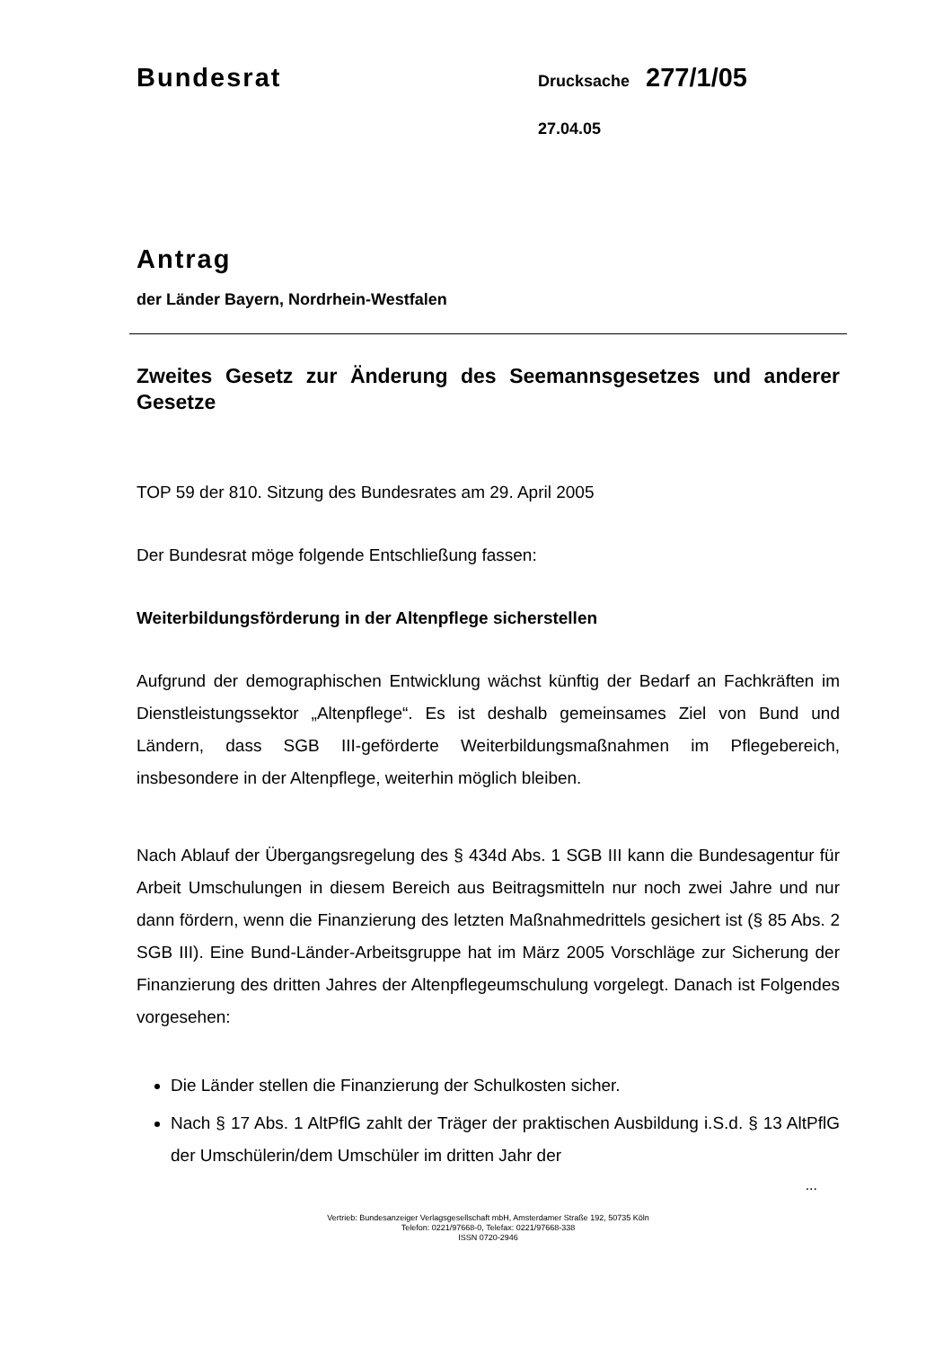Bundesrat Drucksache 277/1/05
27.04.05
Antrag
der Länder Bayern, Nordrhein-Westfalen
Zweites Gesetz zur Änderung des Seemannsgesetzes und anderer Gesetze
TOP 59 der 810. Sitzung des Bundesrates am 29. April 2005
Der Bundesrat möge folgende Entschließung fassen:
Weiterbildungsförderung in der Altenpflege sicherstellen
Aufgrund der demographischen Entwicklung wächst künftig der Bedarf an Fachkräften im Dienstleistungssektor „Altenpflege“. Es ist deshalb gemeinsames Ziel von Bund und Ländern, dass SGB III-geförderte Weiterbildungsmaßnahmen im Pflegebereich, insbesondere in der Altenpflege, weiterhin möglich bleiben.
Nach Ablauf der Übergangsregelung des § 434d Abs. 1 SGB III kann die Bundesagentur für Arbeit Umschulungen in diesem Bereich aus Beitragsmitteln nur noch zwei Jahre und nur dann fördern, wenn die Finanzierung des letzten Maßnahmedrittels gesichert ist (§ 85 Abs. 2 SGB III). Eine Bund-Länder-Arbeitsgruppe hat im März 2005 Vorschläge zur Sicherung der Finanzierung des dritten Jahres der Altenpflegeumschulung vorgelegt. Danach ist Folgendes vorgesehen:
Die Länder stellen die Finanzierung der Schulkosten sicher.
Nach § 17 Abs. 1 AltPflG zahlt der Träger der praktischen Ausbildung i.S.d. § 13 AltPflG der Umschülerin/dem Umschüler im dritten Jahr der
...
Vertrieb: Bundesanzeiger Verlagsgesellschaft mbH, Amsterdamer Straße 192, 50735 Köln
Telefon: 0221/97668-0, Telefax: 0221/97668-338
ISSN 0720-2946